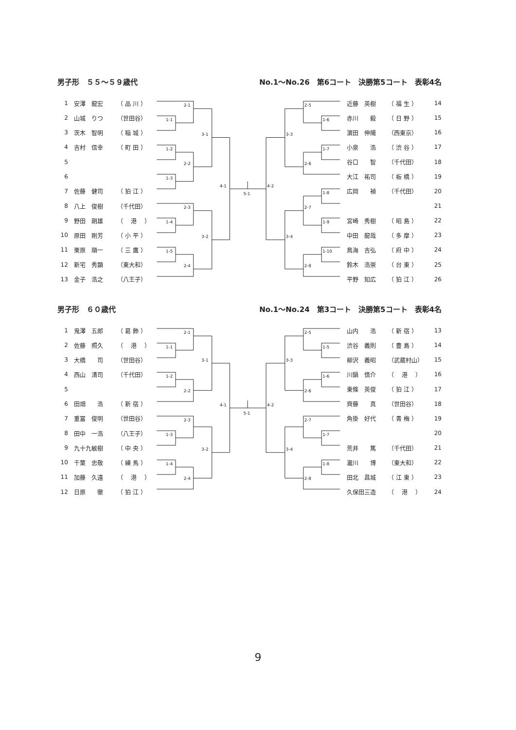男子形　５５～５９歳代 No.1～No.26　第6コート　決勝第5コート　表彰4名
| 1 | 安澤 龍宏 | （ 品 川 ） |
| 2 | 山城 りつ | （世田谷） |
| 3 | 茨木 智明 | （ 稲 城 ） |
| 4 | 吉村 信幸 | （ 町 田 ） |
| 5 | | |
| 6 | | |
| 7 | 佐藤 健司 | （ 狛 江 ） |
| 8 | 八上 俊樹 | （千代田） |
| 9 | 野田 朗雄 | （ 港 ） |
| 10 | 原田 剛芳 | （ 小 平 ） |
| 11 | 栗原 順一 | （ 三 鷹 ） |
| 12 | 新宅 秀顕 | （東大和） |
| 13 | 金子 浩之 | （八王子） |
2-1
1-1
1-2
2-2
1-3
3-1
2-3
1-4
1-5
2-4
3-2
4-1
5-1
4-2
2-5
1-6
1-7
2-6
3-3
1-8
2-7
1-9
1-10
2-8
3-4
| 近藤 英樹 | （ 福 生 ） | 14 |
| 赤川 毅 | （ 日 野 ） | 15 |
| 濵田 伸陽 | （西東京） | 16 |
| 小泉 浩 | （ 渋 谷 ） | 17 |
| 谷口 智 | （千代田） | 18 |
| 大江 祐司 | （ 板 橋 ） | 19 |
| 広岡 禎 | （千代田） | 20 |
| | | 21 |
| 宮崎 秀樹 | （ 昭 島 ） | 22 |
| 中田 龍哉 | （ 多 摩 ） | 23 |
| 鳥海 吉弘 | （ 府 中 ） | 24 |
| 鈴木 浩崇 | （ 台 東 ） | 25 |
| 平野 知広 | （ 狛 江 ） | 26 |
男子形　６０歳代 No.1～No.24　第3コート　決勝第5コート　表彰4名
| 1 | 鬼澤 五郎 | （ 葛 飾 ） |
| 2 | 佐藤 照久 | （ 港 ） |
| 3 | 大橋 司 | （世田谷） |
| 4 | 西山 清司 | （千代田） |
| 5 | | |
| 6 | 田畑 浩 | （ 新 宿 ） |
| 7 | 重冨 俊明 | （世田谷） |
| 8 | 田中 一浩 | （八王子） |
| 9 | 九十九敏樹 | （ 中 央 ） |
| 10 | 千葉 忠敬 | （ 練 馬 ） |
| 11 | 加藤 久遠 | （ 港 ） |
| 12 | 日原 徹 | （ 狛 江 ） |
2-1
1-1
1-2
2-2
3-1
2-3
1-3
1-4
2-4
3-2
4-1
5-1
4-2
2-5
1-5
1-6
2-6
3-3
2-7
1-7
1-8
2-8
3-4
| 山内 浩 | （ 新 宿 ） | 13 |
| 渋谷 義則 | （ 豊 島 ） | 14 |
| 柳沢 義昭 | （武蔵村山） | 15 |
| 川鍋 慎介 | （ 港 ） | 16 |
| 東條 英俊 | （ 狛 江 ） | 17 |
| 齊藤 真 | （世田谷） | 18 |
| 角掛 好代 | （ 青 梅 ） | 19 |
| | | 20 |
| 荒井 篤 | （千代田） | 21 |
| 瀧川 博 | （東大和） | 22 |
| 田北 昌城 | （ 江 東 ） | 23 |
| 久保田三造 | （ 港 ） | 24 |
9